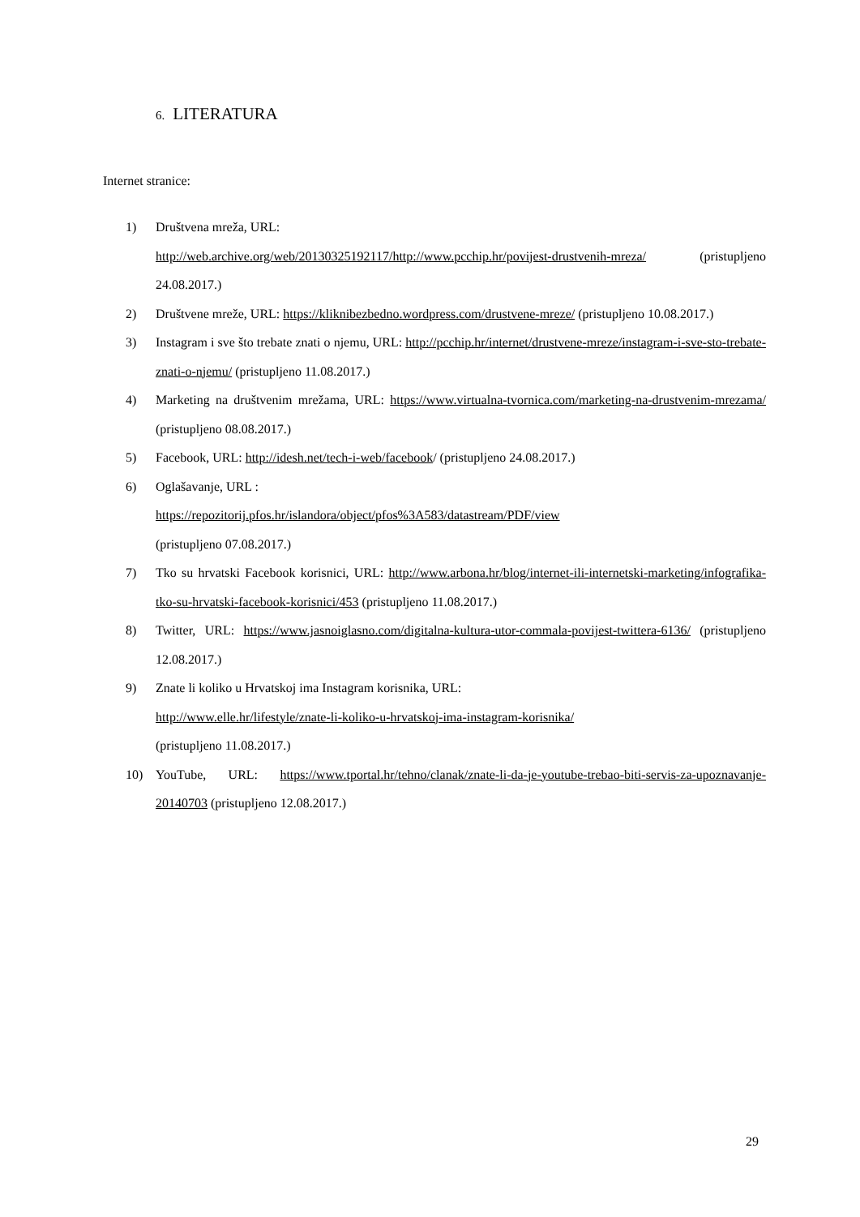6. LITERATURA
Internet stranice:
1) Društvena mreža, URL:
http://web.archive.org/web/20130325192117/http://www.pcchip.hr/povijest-drustvenih-mreza/ (pristupljeno 24.08.2017.)
2) Društvene mreže, URL: https://kliknibezbedno.wordpress.com/drustvene-mreze/ (pristupljeno 10.08.2017.)
3) Instagram i sve što trebate znati o njemu, URL: http://pcchip.hr/internet/drustvene-mreze/instagram-i-sve-sto-trebate-znati-o-njemu/ (pristupljeno 11.08.2017.)
4) Marketing na društvenim mrežama, URL: https://www.virtualna-tvornica.com/marketing-na-drustvenim-mrezama/ (pristupljeno 08.08.2017.)
5) Facebook, URL: http://idesh.net/tech-i-web/facebook/ (pristupljeno 24.08.2017.)
6) Oglašavanje, URL :
https://repozitorij.pfos.hr/islandora/object/pfos%3A583/datastream/PDF/view
(pristupljeno 07.08.2017.)
7) Tko su hrvatski Facebook korisnici, URL: http://www.arbona.hr/blog/internet-ili-internetski-marketing/infografika-tko-su-hrvatski-facebook-korisnici/453 (pristupljeno 11.08.2017.)
8) Twitter, URL: https://www.jasnoiglasno.com/digitalna-kultura-utor-commala-povijest-twittera-6136/ (pristupljeno 12.08.2017.)
9) Znate li koliko u Hrvatskoj ima Instagram korisnika, URL:
http://www.elle.hr/lifestyle/znate-li-koliko-u-hrvatskoj-ima-instagram-korisnika/
(pristupljeno 11.08.2017.)
10) YouTube, URL: https://www.tportal.hr/tehno/clanak/znate-li-da-je-youtube-trebao-biti-servis-za-upoznavanje-20140703 (pristupljeno 12.08.2017.)
29